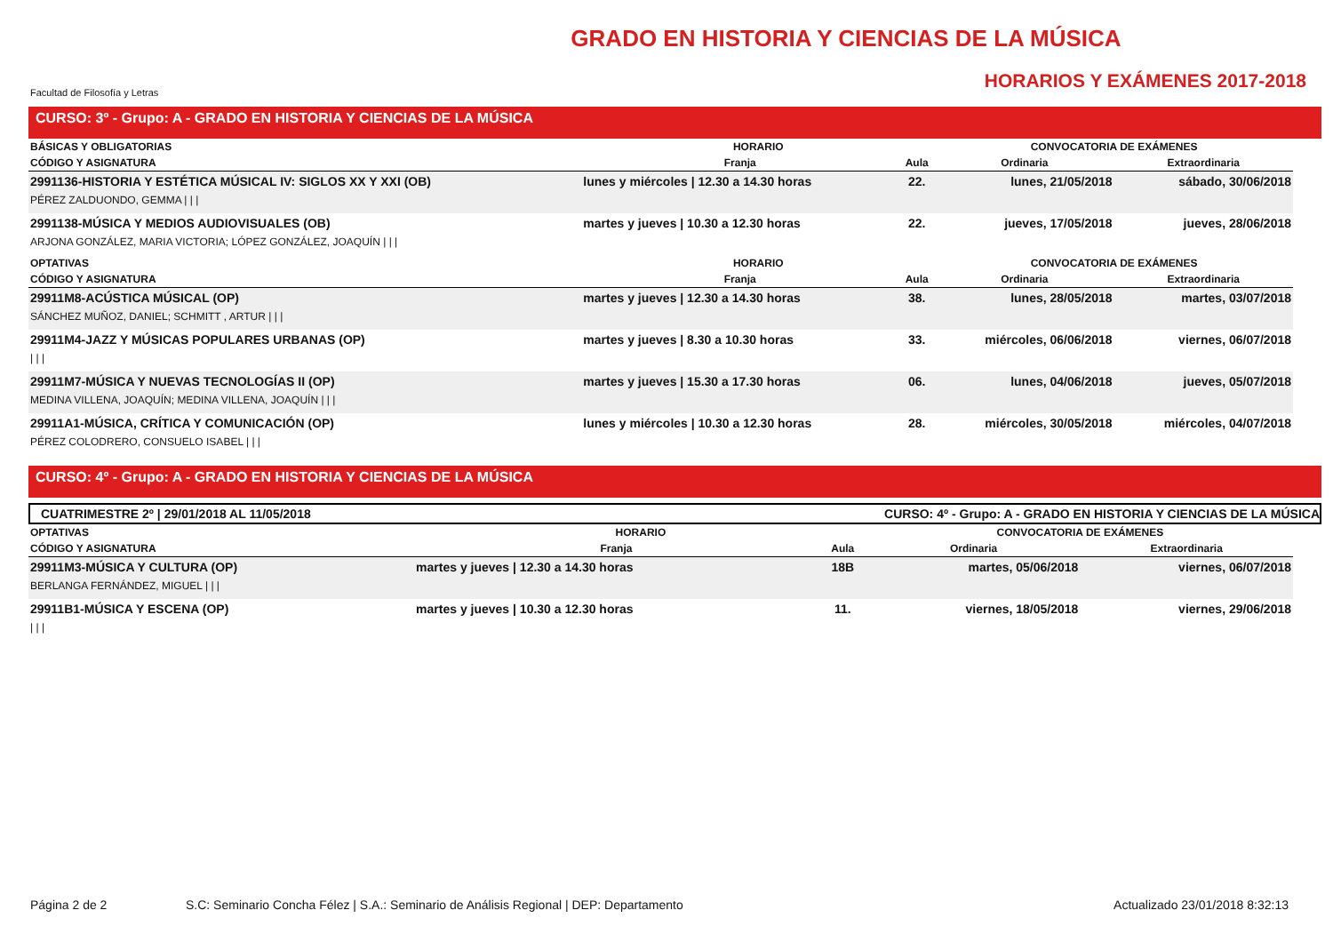Facultad de Filosofía y Letras
GRADO EN HISTORIA Y CIENCIAS DE LA MÚSICA
HORARIOS Y EXÁMENES 2017-2018
CURSO: 3º - Grupo: A - GRADO EN HISTORIA Y CIENCIAS DE LA MÚSICA
| BÁSICAS Y OBLIGATORIAS | HORARIO | | CONVOCATORIA DE EXÁMENES | |
| --- | --- | --- | --- | --- |
| CÓDIGO Y ASIGNATURA | Franja | Aula | Ordinaria | Extraordinaria |
| 2991136-HISTORIA Y ESTÉTICA MÚSICAL IV: SIGLOS XX Y XXI (OB) | lunes y miércoles / 12.30 a 14.30 horas | 22. | lunes, 21/05/2018 | sábado, 30/06/2018 |
| PÉREZ ZALDUONDO, GEMMA / / / | | | | |
| 2991138-MÚSICA Y MEDIOS AUDIOVISUALES (OB) | martes y jueves / 10.30 a 12.30 horas | 22. | jueves, 17/05/2018 | jueves, 28/06/2018 |
| ARJONA GONZÁLEZ, MARIA VICTORIA; LÓPEZ GONZÁLEZ, JOAQUÍN / / / | | | | |
| OPTATIVAS | HORARIO | | CONVOCATORIA DE EXÁMENES | |
| CÓDIGO Y ASIGNATURA | Franja | Aula | Ordinaria | Extraordinaria |
| 29911M8-ACÚSTICA MÚSICAL (OP) | martes y jueves / 12.30 a 14.30 horas | 38. | lunes, 28/05/2018 | martes, 03/07/2018 |
| SÁNCHEZ MUÑOZ, DANIEL; SCHMITT , ARTUR / / / | | | | |
| 29911M4-JAZZ Y MÚSICAS POPULARES URBANAS (OP) | martes y jueves / 8.30 a 10.30 horas | 33. | miércoles, 06/06/2018 | viernes, 06/07/2018 |
| / / / | | | | |
| 29911M7-MÚSICA Y NUEVAS TECNOLOGÍAS II (OP) | martes y jueves / 15.30 a 17.30 horas | 06. | lunes, 04/06/2018 | jueves, 05/07/2018 |
| MEDINA VILLENA, JOAQUÍN; MEDINA VILLENA, JOAQUÍN / / / | | | | |
| 29911A1-MÚSICA, CRÍTICA Y COMUNICACIÓN (OP) | lunes y miércoles / 10.30 a 12.30 horas | 28. | miércoles, 30/05/2018 | miércoles, 04/07/2018 |
| PÉREZ COLODRERO, CONSUELO ISABEL / / / | | | | |
CURSO: 4º - Grupo: A - GRADO EN HISTORIA Y CIENCIAS DE LA MÚSICA
CUATRIMESTRE 2º | 29/01/2018 AL 11/05/2018 CURSO: 4º - Grupo: A - GRADO EN HISTORIA Y CIENCIAS DE LA MÚSICA
| OPTATIVAS | HORARIO | | CONVOCATORIA DE EXÁMENES | |
| --- | --- | --- | --- | --- |
| CÓDIGO Y ASIGNATURA | Franja | Aula | Ordinaria | Extraordinaria |
| 29911M3-MÚSICA Y CULTURA (OP) | martes y jueves / 12.30 a 14.30 horas | 18B | martes, 05/06/2018 | viernes, 06/07/2018 |
| BERLANGA FERNÁNDEZ, MIGUEL / / / | | | | |
| 29911B1-MÚSICA Y ESCENA (OP) | martes y jueves / 10.30 a 12.30 horas | 11. | viernes, 18/05/2018 | viernes, 29/06/2018 |
| / / / | | | | |
Página 2 de 2 S.C: Seminario Concha Félez | S.A.: Seminario de Análisis Regional | DEP: Departamento Actualizado 23/01/2018 8:32:13